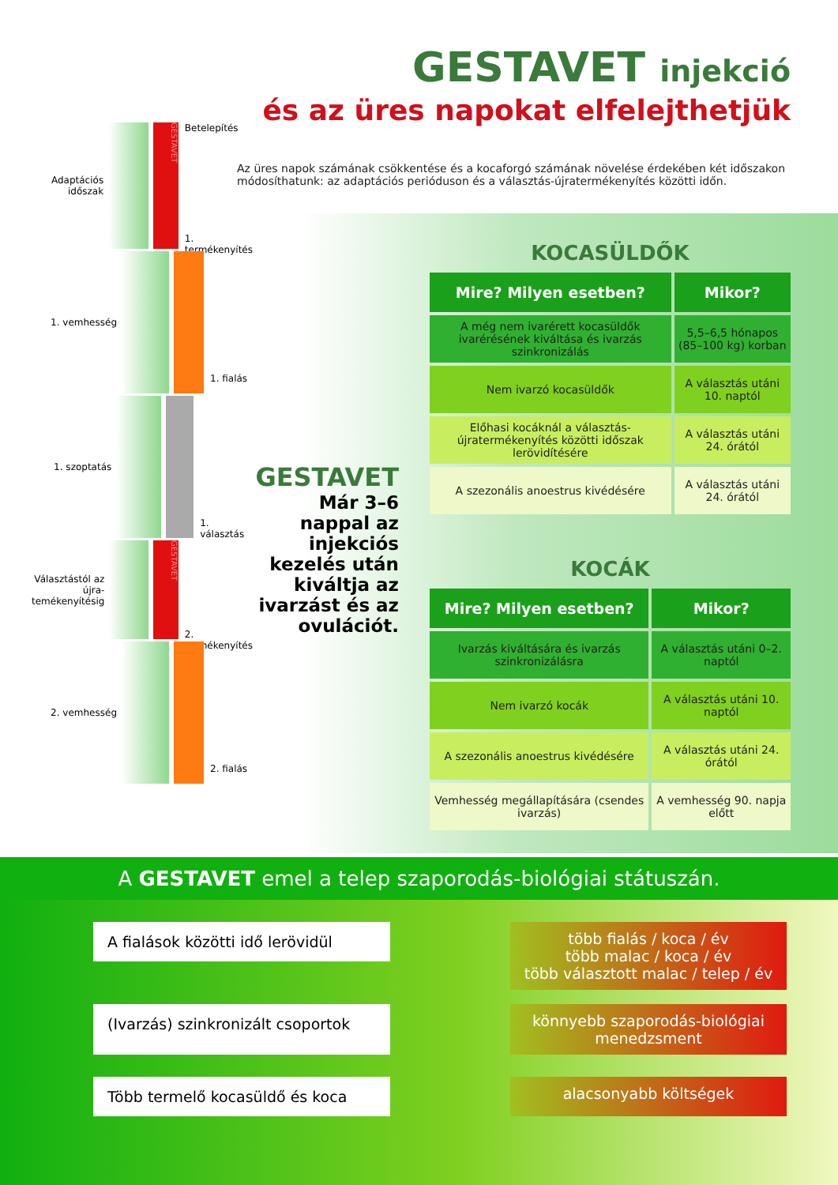GESTAVET injekció
és az üres napokat elfelejthetjük
Az üres napok számának csökkentése és a kocaforgó számának növelése érdekében két időszakon módosíthatunk: az adaptációs perióduson és a választás-újratermékenyítés közötti időn.
Adaptációs időszak
GESTAVET
Betelepítés
1. termékenyítés
1. vemhesség
1. fialás
1. szoptatás
1. választás
Választástól az újra-temékenyítésig
GESTAVET
2. termékenyítés
2. vemhesség
2. fialás
KOCASÜLDŐK
| Mire? Milyen esetben? | Mikor? |
| --- | --- |
| A még nem ivarérett kocasüldők ivarérésének kiváltása és ivarzás szinkronizálás | 5,5–6,5 hónapos (85–100 kg) korban |
| Nem ivarzó kocasüldők | A választás utáni 10. naptól |
| Előhasi kocáknál a választás-újratermékenyítés közötti időszak lerövidítésére | A választás utáni 24. órától |
| A szezonális anoestrus kivédésére | A választás utáni 24. órától |
KOCÁK
| Mire? Milyen esetben? | Mikor? |
| --- | --- |
| Ivarzás kiváltására és ivarzás szinkronizálásra | A választás utáni 0–2. naptól |
| Nem ivarzó kocák | A választás utáni 10. naptól |
| A szezonális anoestrus kivédésére | A választás utáni 24. órától |
| Vemhesség megállapítására (csendes ivarzás) | A vemhesség 90. napja előtt |
GESTAVET
Már 3–6 nappal az injekciós kezelés után kiváltja az ivarzást és az ovulációt.
A GESTAVET emel a telep szaporodás-biológiai státuszán.
A fialások közötti idő lerövidül
több fialás / koca / év
több malac / koca / év
több választott malac / telep / év
(Ivarzás) szinkronizált csoportok
könnyebb szaporodás-biológiai menedzsment
Több termelő kocasüldő és koca
alacsonyabb költségek